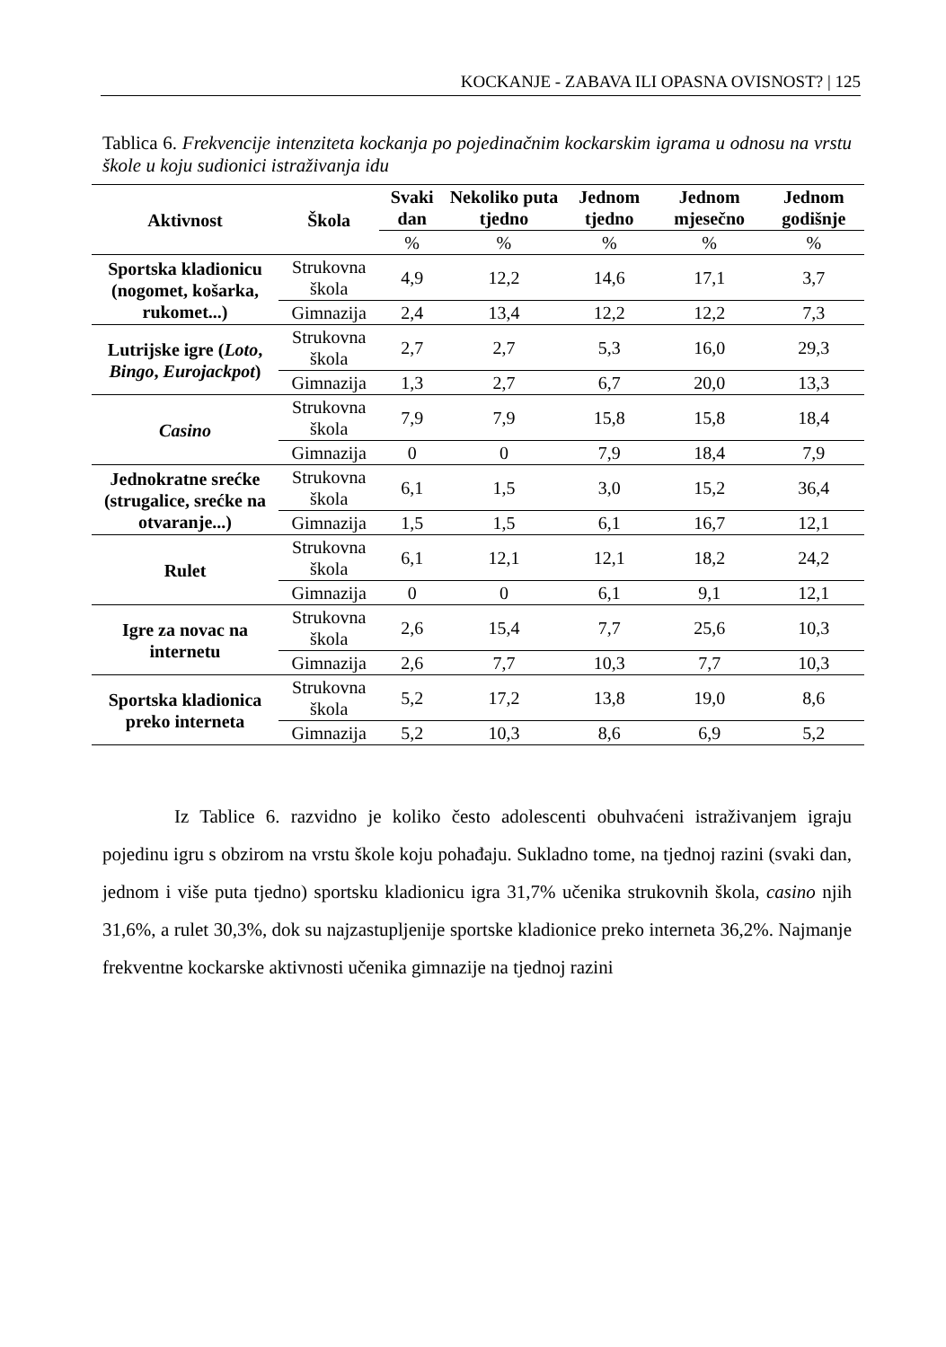KOCKANJE - ZABAVA ILI OPASNA OVISNOST? | 125
Tablica 6. Frekvencije intenziteta kockanja po pojedinačnim kockarskim igrama u odnosu na vrstu škole u koju sudionici istraživanja idu
| Aktivnost | Škola | Svaki dan | Nekoliko puta tjedno | Jednom tjedno | Jednom mjesečno | Jednom godišnje |
| --- | --- | --- | --- | --- | --- | --- |
| | | % | % | % | % | % |
| Sportska kladionicu (nogomet, košarka, rukomet...) | Strukovna škola | 4,9 | 12,2 | 14,6 | 17,1 | 3,7 |
| | Gimnazija | 2,4 | 13,4 | 12,2 | 12,2 | 7,3 |
| Lutrijske igre ( Loto , Bingo , Eurojackpot ) | Strukovna škola | 2,7 | 2,7 | 5,3 | 16,0 | 29,3 |
| | Gimnazija | 1,3 | 2,7 | 6,7 | 20,0 | 13,3 |
| Casino | Strukovna škola | 7,9 | 7,9 | 15,8 | 15,8 | 18,4 |
| | Gimnazija | 0 | 0 | 7,9 | 18,4 | 7,9 |
| Jednokratne srećke (strugalice, srećke na otvaranje...) | Strukovna škola | 6,1 | 1,5 | 3,0 | 15,2 | 36,4 |
| | Gimnazija | 1,5 | 1,5 | 6,1 | 16,7 | 12,1 |
| Rulet | Strukovna škola | 6,1 | 12,1 | 12,1 | 18,2 | 24,2 |
| | Gimnazija | 0 | 0 | 6,1 | 9,1 | 12,1 |
| Igre za novac na internetu | Strukovna škola | 2,6 | 15,4 | 7,7 | 25,6 | 10,3 |
| | Gimnazija | 2,6 | 7,7 | 10,3 | 7,7 | 10,3 |
| Sportska kladionica preko interneta | Strukovna škola | 5,2 | 17,2 | 13,8 | 19,0 | 8,6 |
| | Gimnazija | 5,2 | 10,3 | 8,6 | 6,9 | 5,2 |
Iz Tablice 6. razvidno je koliko često adolescenti obuhvaćeni istraživanjem igraju pojedinu igru s obzirom na vrstu škole koju pohađaju. Sukladno tome, na tjednoj razini (svaki dan, jednom i više puta tjedno) sportsku kladionicu igra 31,7% učenika strukovnih škola, casino njih 31,6%, a rulet 30,3%, dok su najzastupljenije sportske kladionice preko interneta 36,2%. Najmanje frekventne kockarske aktivnosti učenika gimnazije na tjednoj razini